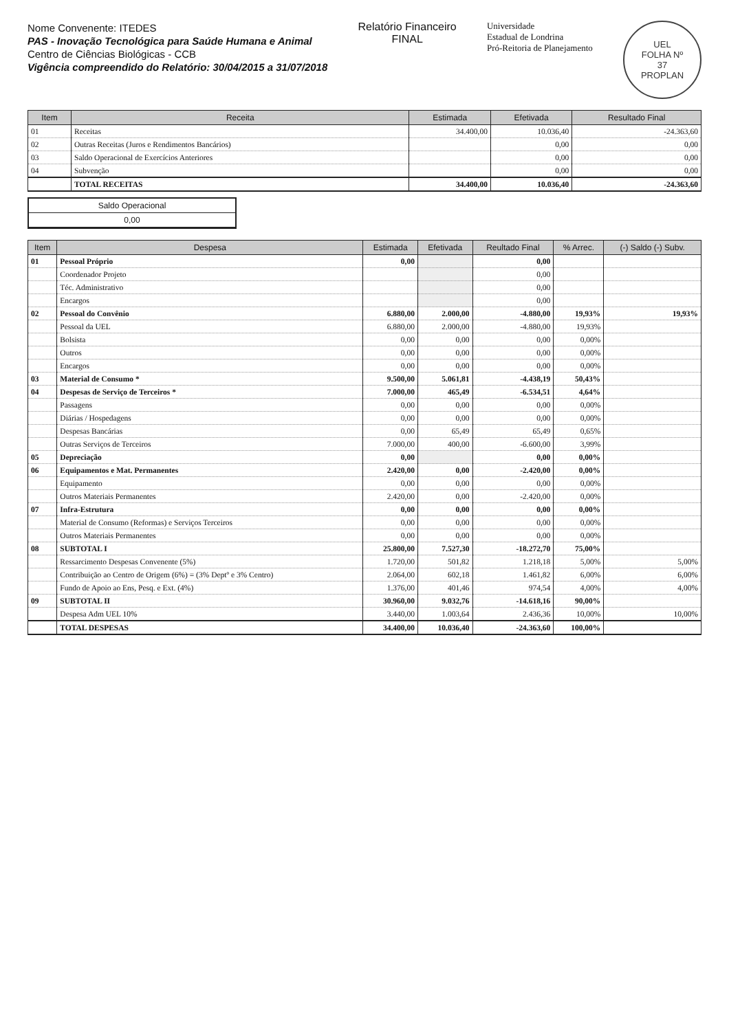Nome Convenente: ITEDES
PAS - Inovação Tecnológica para Saúde Humana e Animal
Centro de Ciências Biológicas - CCB
Vigência compreendido do Relatório: 30/04/2015 a 31/07/2018
Relatório Financeiro
FINAL
Universidade
Estadual de Londrina
Pró-Reitoria de Planejamento
UEL
FOLHA Nº
37
PROPLAN
| Item | Receita | Estimada | Efetivada | Resultado Final |
| --- | --- | --- | --- | --- |
| 01 | Receitas | 34.400,00 | 10.036,40 | -24.363,60 |
| 02 | Outras Receitas (Juros e Rendimentos Bancários) | | 0,00 | 0,00 |
| 03 | Saldo Operacional de Exercícios Anteriores | | 0,00 | 0,00 |
| 04 | Subvenção | | 0,00 | 0,00 |
| | TOTAL RECEITAS | 34.400,00 | 10.036,40 | -24.363,60 |
Saldo Operacional
0,00
| Item | Despesa | Estimada | Efetivada | Reultado Final | % Arrec. | (-) Saldo (-) Subv. |
| --- | --- | --- | --- | --- | --- | --- |
| 01 | Pessoal Próprio | 0,00 | | 0,00 | | |
| | Coordenador Projeto | | | 0,00 | | |
| | Téc. Administrativo | | | 0,00 | | |
| | Encargos | | | 0,00 | | |
| 02 | Pessoal do Convênio | 6.880,00 | 2.000,00 | -4.880,00 | 19,93% | 19,93% |
| | Pessoal da UEL | 6.880,00 | 2.000,00 | -4.880,00 | 19,93% | |
| | Bolsista | 0,00 | 0,00 | 0,00 | 0,00% | |
| | Outros | 0,00 | 0,00 | 0,00 | 0,00% | |
| | Encargos | 0,00 | 0,00 | 0,00 | 0,00% | |
| 03 | Material de Consumo * | 9.500,00 | 5.061,81 | -4.438,19 | 50,43% | |
| 04 | Despesas de Serviço de Terceiros * | 7.000,00 | 465,49 | -6.534,51 | 4,64% | |
| | Passagens | 0,00 | 0,00 | 0,00 | 0,00% | |
| | Diárias / Hospedagens | 0,00 | 0,00 | 0,00 | 0,00% | |
| | Despesas Bancárias | 0,00 | 65,49 | 65,49 | 0,65% | |
| | Outras Serviços de Terceiros | 7.000,00 | 400,00 | -6.600,00 | 3,99% | |
| 05 | Depreciação | 0,00 | | 0,00 | 0,00% | |
| 06 | Equipamentos e Mat. Permanentes | 2.420,00 | 0,00 | -2.420,00 | 0,00% | |
| | Equipamento | 0,00 | 0,00 | 0,00 | 0,00% | |
| | Outros Materiais Permanentes | 2.420,00 | 0,00 | -2.420,00 | 0,00% | |
| 07 | Infra-Estrutura | 0,00 | 0,00 | 0,00 | 0,00% | |
| | Material de Consumo (Reformas) e Serviços Terceiros | 0,00 | 0,00 | 0,00 | 0,00% | |
| | Outros Materiais Permanentes | 0,00 | 0,00 | 0,00 | 0,00% | |
| 08 | SUBTOTAL I | 25.800,00 | 7.527,30 | -18.272,70 | 75,00% | |
| | Ressarcimento Despesas Convenente (5%) | 1.720,00 | 501,82 | 1.218,18 | 5,00% | 5,00% |
| | Contribuição ao Centro de Origem (6%) = (3% Deptº e 3% Centro) | 2.064,00 | 602,18 | 1.461,82 | 6,00% | 6,00% |
| | Fundo de Apoio ao Ens, Pesq. e Ext. (4%) | 1.376,00 | 401,46 | 974,54 | 4,00% | 4,00% |
| 09 | SUBTOTAL II | 30.960,00 | 9.032,76 | -14.618,16 | 90,00% | |
| | Despesa Adm UEL 10% | 3.440,00 | 1.003,64 | 2.436,36 | 10,00% | 10,00% |
| | TOTAL DESPESAS | 34.400,00 | 10.036,40 | -24.363,60 | 100,00% | |